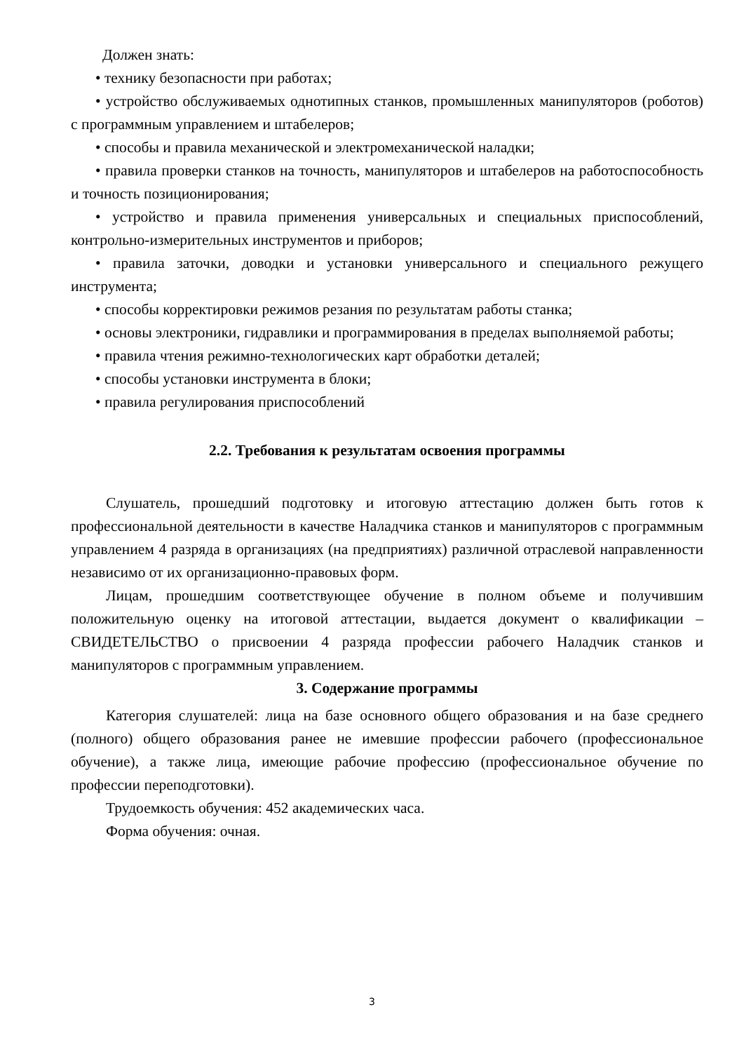Должен знать:
• технику безопасности при работах;
• устройство обслуживаемых однотипных станков, промышленных манипуляторов (роботов) с программным управлением и штабелеров;
• способы и правила механической и электромеханической наладки;
• правила проверки станков на точность, манипуляторов и штабелеров на работоспособность и точность позиционирования;
• устройство и правила применения универсальных и специальных приспособлений, контрольно-измерительных инструментов и приборов;
• правила заточки, доводки и установки универсального и специального режущего инструмента;
• способы корректировки режимов резания по результатам работы станка;
• основы электроники, гидравлики и программирования в пределах выполняемой работы;
• правила чтения режимно-технологических карт обработки деталей;
• способы установки инструмента в блоки;
• правила регулирования приспособлений
2.2. Требования к результатам освоения программы
Слушатель, прошедший подготовку и итоговую аттестацию должен быть готов к профессиональной деятельности в качестве Наладчика станков и манипуляторов с программным управлением 4 разряда в организациях (на предприятиях) различной отраслевой направленности независимо от их организационно-правовых форм.
Лицам, прошедшим соответствующее обучение в полном объеме и получившим положительную оценку на итоговой аттестации, выдается документ о квалификации – СВИДЕТЕЛЬСТВО о присвоении 4 разряда профессии рабочего Наладчик станков и манипуляторов с программным управлением.
3. Содержание программы
Категория слушателей: лица на базе основного общего образования и на базе среднего (полного) общего образования ранее не имевшие профессии рабочего (профессиональное обучение), а также лица, имеющие рабочие профессию (профессиональное обучение по профессии переподготовки).
Трудоемкость обучения: 452 академических часа.
Форма обучения: очная.
3